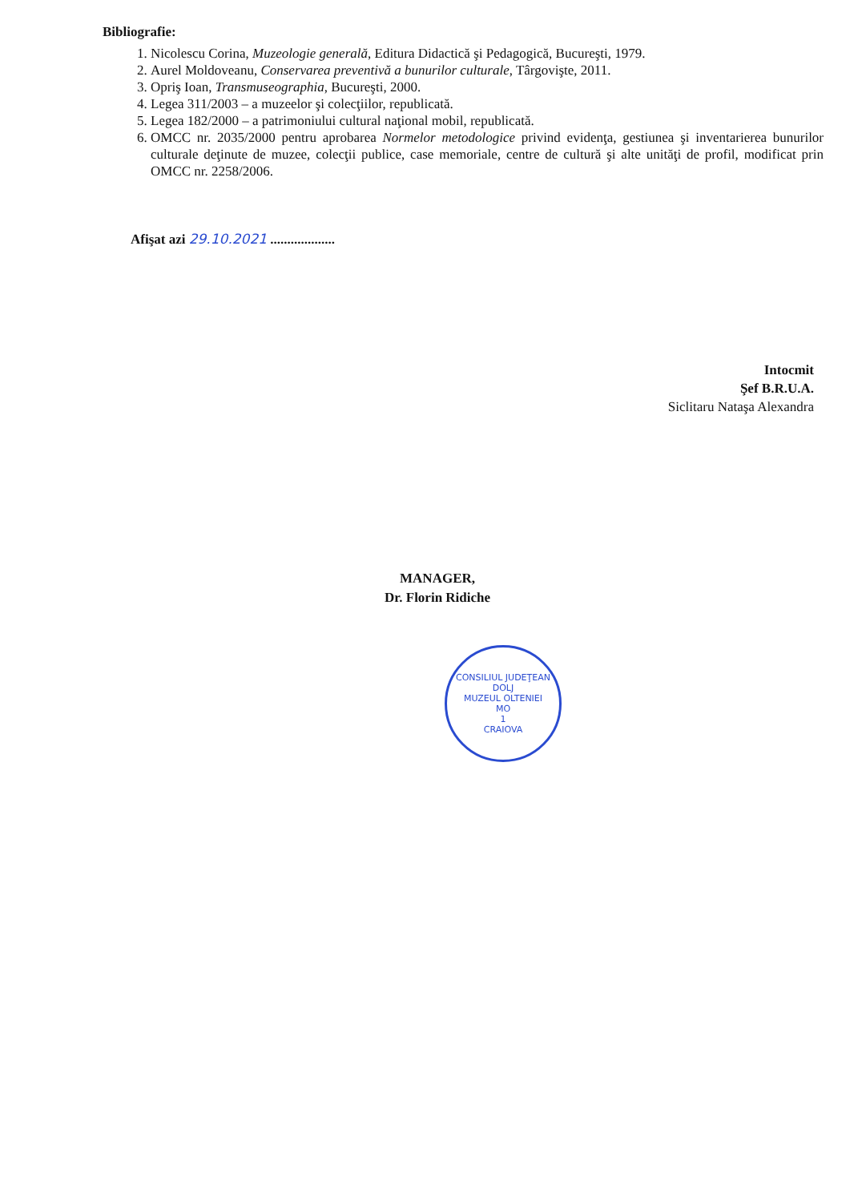Bibliografie:
1. Nicolescu Corina, Muzeologie generală, Editura Didactică şi Pedagogică, Bucureşti, 1979.
2. Aurel Moldoveanu, Conservarea preventivă a bunurilor culturale, Târgovişte, 2011.
3. Opriş Ioan, Transmuseographia, Bucureşti, 2000.
4. Legea 311/2003 – a muzeelor şi colecţiilor, republicată.
5. Legea 182/2000 – a patrimoniului cultural naţional mobil, republicată.
6. OMCC nr. 2035/2000 pentru aprobarea Normelor metodologice privind evidenţa, gestiunea şi inventarierea bunurilor culturale deţinute de muzee, colecţii publice, case memoriale, centre de cultură şi alte unităţi de profil, modificat prin OMCC nr. 2258/2006.
Afişat azi 29.10.2021 ...................
Intocmit
Şef B.R.U.A.
Siclitaru Nataşa Alexandra
MANAGER,
Dr. Florin Ridiche
CONSILIUL JUDEŢEAN DOLJ
MUZEUL OLTENIEI
MO
1
CRAIOVA